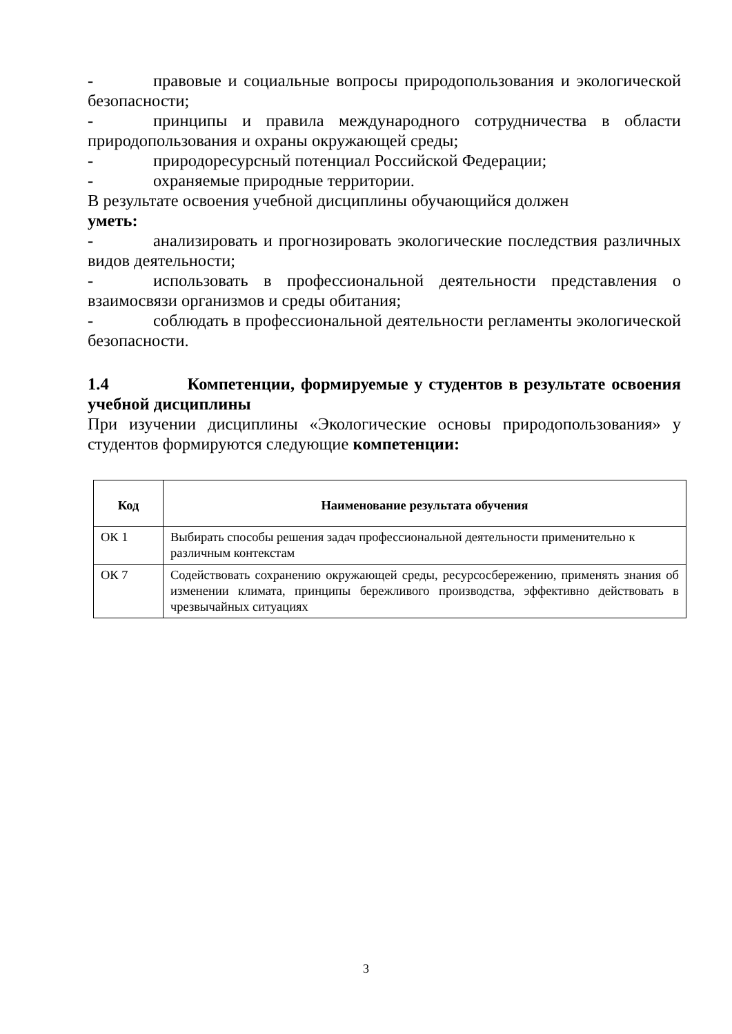- правовые и социальные вопросы природопользования и экологической безопасности;
- принципы и правила международного сотрудничества в области природопользования и охраны окружающей среды;
- природоресурсный потенциал Российской Федерации;
- охраняемые природные территории.
В результате освоения учебной дисциплины обучающийся должен
уметь:
- анализировать и прогнозировать экологические последствия различных видов деятельности;
- использовать в профессиональной деятельности представления о взаимосвязи организмов и среды обитания;
- соблюдать в профессиональной деятельности регламенты экологической безопасности.
1.4 Компетенции, формируемые у студентов в результате освоения учебной дисциплины
При изучении дисциплины «Экологические основы природопользования» у студентов формируются следующие компетенции:
| Код | Наименование результата обучения |
| --- | --- |
| ОК 1 | Выбирать способы решения задач профессиональной деятельности применительно к различным контекстам |
| ОК 7 | Содействовать сохранению окружающей среды, ресурсосбережению, применять знания об изменении климата, принципы бережливого производства, эффективно действовать в чрезвычайных ситуациях |
3